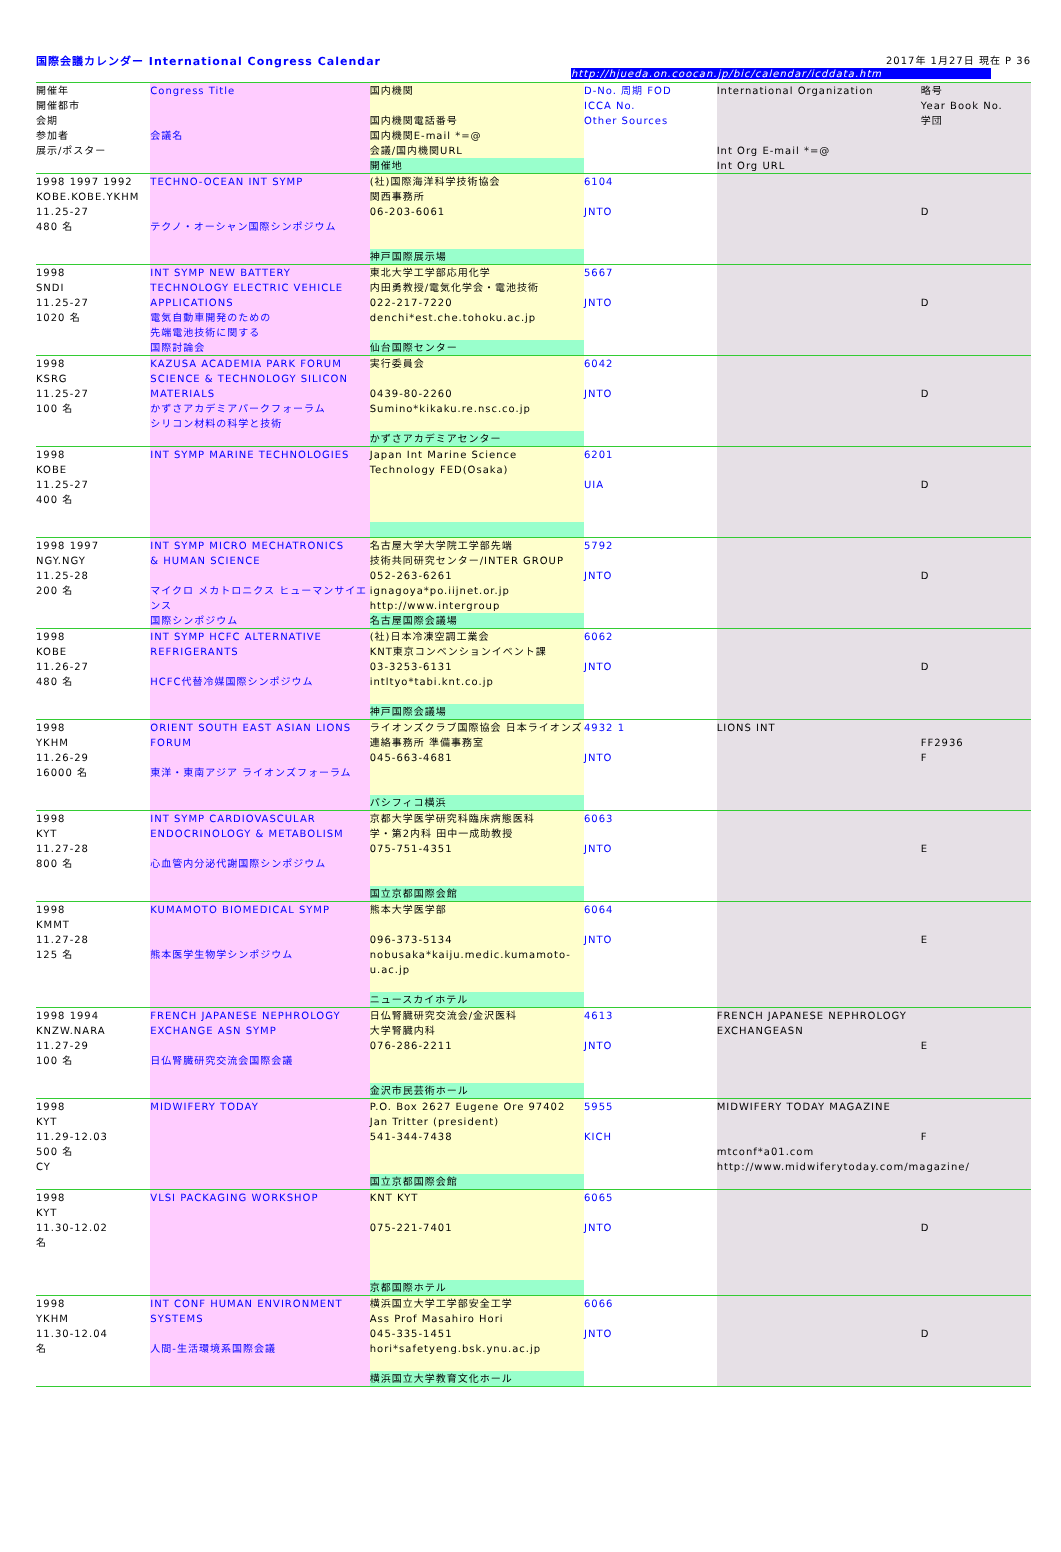国際会議カレンダー International Congress Calendar 2017年 1月27日 現在 P 36
http://hjueda.on.coocan.jp/bic/calendar/icddata.htm
| 開催年 開催都市 会期 参加者 展示/ポスター | Congress Title 会議名 | 国内機関 国内機関電話番号 国内機関E-mail *=@ 会議/国内機関URL 開催地 | D-No. 周期 FOD ICCA No. Other Sources | International Organization Int Org E-mail *=@ Int Org URL | 略号 Year Book No. 学団 |
| 1998 1997 1992 KOBE.KOBE.YKHM 11.25-27 480 名 | TECHNO-OCEAN INT SYMP テクノ・オーシャン国際シンポジウム | (社)国際海洋科学技術協会 関西事務所 06-203-6061 神戸国際展示場 | 6104 JNTO | | D |
| 1998 SNDI 11.25-27 1020 名 | INT SYMP NEW BATTERY TECHNOLOGY ELECTRIC VEHICLE APPLICATIONS 電気自動車開発のための 先端電池技術に関する 国際討論会 | 東北大学工学部応用化学 内田勇教授/電気化学会・電池技術 022-217-7220 denchi*est.che.tohoku.ac.jp 仙台国際センター | 5667 JNTO | | D |
| 1998 KSRG 11.25-27 100 名 | KAZUSA ACADEMIA PARK FORUM SCIENCE & TECHNOLOGY SILICON MATERIALS かずさアカデミアパークフォーラム シリコン材料の科学と技術 | 実行委員会 0439-80-2260 Sumino*kikaku.re.nsc.co.jp かずさアカデミアセンター | 6042 JNTO | | D |
| 1998 KOBE 11.25-27 400 名 | INT SYMP MARINE TECHNOLOGIES | Japan Int Marine Science Technology FED(Osaka) | 6201 UIA | | D |
| 1998 1997 NGY.NGY 11.25-28 200 名 | INT SYMP MICRO MECHATRONICS & HUMAN SCIENCE マイクロ メカトロニクス ヒューマンサイエンス 国際シンポジウム | 名古屋大学大学院工学部先端 技術共同研究センター/INTER GROUP 052-263-6261 ignagoya*po.iijnet.or.jp http://www.intergroup 名古屋国際会議場 | 5792 JNTO | | D |
| 1998 KOBE 11.26-27 480 名 | INT SYMP HCFC ALTERNATIVE REFRIGERANTS HCFC代替冷媒国際シンポジウム | (社)日本冷凍空調工業会 KNT東京コンベンションイベント課 03-3253-6131 intltyo*tabi.knt.co.jp 神戸国際会議場 | 6062 JNTO | | D |
| 1998 YKHM 11.26-29 16000 名 | ORIENT SOUTH EAST ASIAN LIONS FORUM 東洋・東南アジア ライオンズフォーラム | ライオンズクラブ国際協会 日本ライオンズ 連絡事務所 準備事務室 045-663-4681 パシフィコ横浜 | 4932 1 JNTO | LIONS INT | FF2936 F |
| 1998 KYT 11.27-28 800 名 | INT SYMP CARDIOVASCULAR ENDOCRINOLOGY & METABOLISM 心血管内分泌代謝国際シンポジウム | 京都大学医学研究科臨床病態医科 学・第2内科 田中一成助教授 075-751-4351 国立京都国際会館 | 6063 JNTO | | E |
| 1998 KMMT 11.27-28 125 名 | KUMAMOTO BIOMEDICAL SYMP 熊本医学生物学シンポジウム | 熊本大学医学部 096-373-5134 nobusaka*kaiju.medic.kumamoto-u.ac.jp ニュースカイホテル | 6064 JNTO | | E |
| 1998 1994 KNZW.NARA 11.27-29 100 名 | FRENCH JAPANESE NEPHROLOGY EXCHANGE ASN SYMP 日仏腎臓研究交流会国際会議 | 日仏腎臓研究交流会/金沢医科 大学腎臓内科 076-286-2211 金沢市民芸術ホール | 4613 JNTO | FRENCH JAPANESE NEPHROLOGY EXCHANGEASN | E |
| 1998 KYT 11.29-12.03 500 名 CY | MIDWIFERY TODAY | P.O. Box 2627 Eugene Ore 97402 Jan Tritter (president) 541-344-7438 国立京都国際会館 | 5955 KICH | MIDWIFERY TODAY MAGAZINE mtconf*a01.com http://www.midwiferytoday.com/magazine/ | F |
| 1998 KYT 11.30-12.02 名 | VLSI PACKAGING WORKSHOP | KNT KYT 075-221-7401 京都国際ホテル | 6065 JNTO | | D |
| 1998 YKHM 11.30-12.04 名 | INT CONF HUMAN ENVIRONMENT SYSTEMS 人間-生活環境系国際会議 | 横浜国立大学工学部安全工学 Ass Prof Masahiro Hori 045-335-1451 hori*safetyeng.bsk.ynu.ac.jp 横浜国立大学教育文化ホール | 6066 JNTO | | D |